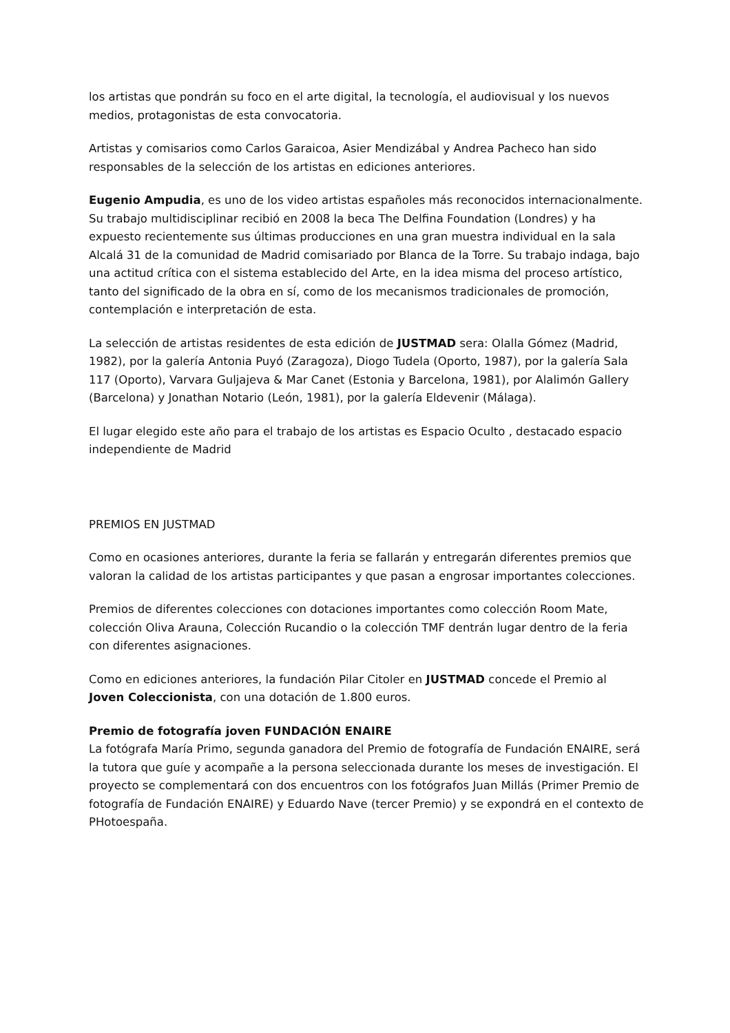los artistas que pondrán su foco en el arte digital, la tecnología, el audiovisual y los nuevos medios, protagonistas de esta convocatoria.
Artistas y comisarios como Carlos Garaicoa, Asier Mendizábal y Andrea Pacheco han sido responsables de la selección de los artistas en ediciones anteriores.
Eugenio Ampudia, es uno de los video artistas españoles más reconocidos internacionalmente. Su trabajo multidisciplinar recibió en 2008 la beca The Delfina Foundation (Londres) y ha expuesto recientemente sus últimas producciones en una gran muestra individual en la sala Alcalá 31 de la comunidad de Madrid comisariado por Blanca de la Torre. Su trabajo indaga, bajo una actitud crítica con el sistema establecido del Arte, en la idea misma del proceso artístico, tanto del significado de la obra en sí, como de los mecanismos tradicionales de promoción, contemplación e interpretación de esta.
La selección de artistas residentes de esta edición de JUSTMAD sera: Olalla Gómez (Madrid, 1982), por la galería Antonia Puyó (Zaragoza), Diogo Tudela (Oporto, 1987), por la galería Sala 117 (Oporto), Varvara Guljajeva & Mar Canet (Estonia y Barcelona, 1981), por Alalimón Gallery (Barcelona) y Jonathan Notario (León, 1981), por la galería Eldevenir (Málaga).
El lugar elegido este año para el trabajo de los artistas es Espacio Oculto , destacado espacio independiente de Madrid
PREMIOS EN JUSTMAD
Como en ocasiones anteriores, durante la feria se fallarán y entregarán diferentes premios que valoran la calidad de los artistas participantes y que pasan a engrosar importantes colecciones.
Premios de diferentes colecciones con dotaciones importantes como colección Room Mate, colección Oliva Arauna, Colección Rucandio o la colección TMF dentrán lugar dentro de la feria con diferentes asignaciones.
Como en ediciones anteriores, la fundación Pilar Citoler en JUSTMAD concede el Premio al Joven Coleccionista, con una dotación de 1.800 euros.
Premio de fotografía joven FUNDACIÓN ENAIRE
La fotógrafa María Primo, segunda ganadora del Premio de fotografía de Fundación ENAIRE, será la tutora que guíe y acompañe a la persona seleccionada durante los meses de investigación. El proyecto se complementará con dos encuentros con los fotógrafos Juan Millás (Primer Premio de fotografía de Fundación ENAIRE) y Eduardo Nave (tercer Premio) y se expondrá en el contexto de PHotoespaña.